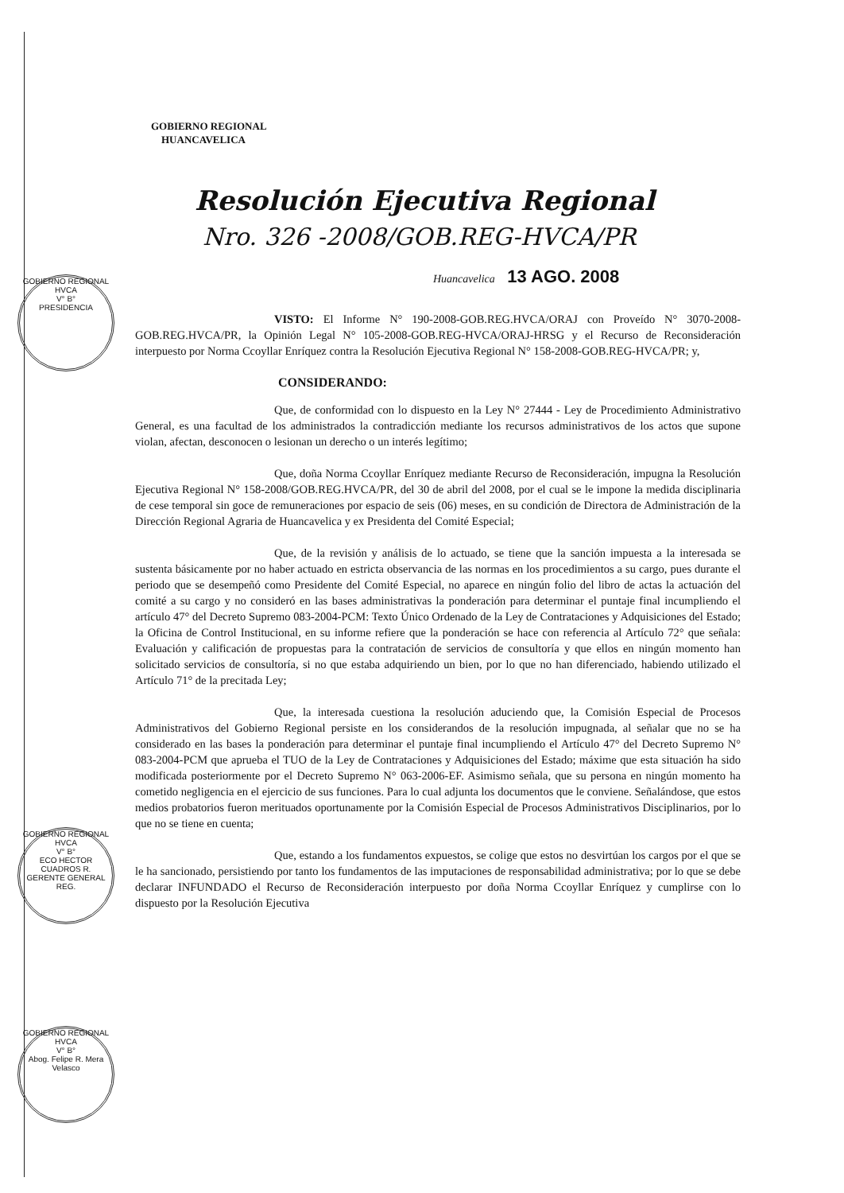GOBIERNO REGIONAL
HUANCAVELICA
Resolución Ejecutiva Regional
Nro. 326 -2008/GOB.REG-HVCA/PR
Huancavelica 13 AGO. 2008
VISTO: El Informe N° 190-2008-GOB.REG.HVCA/ORAJ con Proveído N° 3070-2008-GOB.REG.HVCA/PR, la Opinión Legal N° 105-2008-GOB.REG-HVCA/ORAJ-HRSG y el Recurso de Reconsideración interpuesto por Norma Ccoyllar Enríquez contra la Resolución Ejecutiva Regional N° 158-2008-GOB.REG-HVCA/PR; y,
CONSIDERANDO:
Que, de conformidad con lo dispuesto en la Ley N° 27444 - Ley de Procedimiento Administrativo General, es una facultad de los administrados la contradicción mediante los recursos administrativos de los actos que supone violan, afectan, desconocen o lesionan un derecho o un interés legítimo;
Que, doña Norma Ccoyllar Enríquez mediante Recurso de Reconsideración, impugna la Resolución Ejecutiva Regional N° 158-2008/GOB.REG.HVCA/PR, del 30 de abril del 2008, por el cual se le impone la medida disciplinaria de cese temporal sin goce de remuneraciones por espacio de seis (06) meses, en su condición de Directora de Administración de la Dirección Regional Agraria de Huancavelica y ex Presidenta del Comité Especial;
Que, de la revisión y análisis de lo actuado, se tiene que la sanción impuesta a la interesada se sustenta básicamente por no haber actuado en estricta observancia de las normas en los procedimientos a su cargo, pues durante el periodo que se desempeñó como Presidente del Comité Especial, no aparece en ningún folio del libro de actas la actuación del comité a su cargo y no consideró en las bases administrativas la ponderación para determinar el puntaje final incumpliendo el artículo 47° del Decreto Supremo 083-2004-PCM: Texto Único Ordenado de la Ley de Contrataciones y Adquisiciones del Estado; la Oficina de Control Institucional, en su informe refiere que la ponderación se hace con referencia al Artículo 72° que señala: Evaluación y calificación de propuestas para la contratación de servicios de consultoría y que ellos en ningún momento han solicitado servicios de consultoría, si no que estaba adquiriendo un bien, por lo que no han diferenciado, habiendo utilizado el Artículo 71° de la precitada Ley;
Que, la interesada cuestiona la resolución aduciendo que, la Comisión Especial de Procesos Administrativos del Gobierno Regional persiste en los considerandos de la resolución impugnada, al señalar que no se ha considerado en las bases la ponderación para determinar el puntaje final incumpliendo el Artículo 47° del Decreto Supremo N° 083-2004-PCM que aprueba el TUO de la Ley de Contrataciones y Adquisiciones del Estado; máxime que esta situación ha sido modificada posteriormente por el Decreto Supremo N° 063-2006-EF. Asimismo señala, que su persona en ningún momento ha cometido negligencia en el ejercicio de sus funciones. Para lo cual adjunta los documentos que le conviene. Señalándose, que estos medios probatorios fueron merituados oportunamente por la Comisión Especial de Procesos Administrativos Disciplinarios, por lo que no se tiene en cuenta;
Que, estando a los fundamentos expuestos, se colige que estos no desvirtúan los cargos por el que se le ha sancionado, persistiendo por tanto los fundamentos de las imputaciones de responsabilidad administrativa; por lo que se debe declarar INFUNDADO el Recurso de Reconsideración interpuesto por doña Norma Ccoyllar Enríquez y cumplirse con lo dispuesto por la Resolución Ejecutiva
GOBIERNO REGIONAL HVCA
V° B°
PRESIDENCIA
GOBIERNO REGIONAL HVCA
V° B°
ECO HECTOR CUADROS R.
GERENTE GENERAL REG.
GOBIERNO REGIONAL HVCA
V° B°
Abog. Felipe R. Mera Velasco